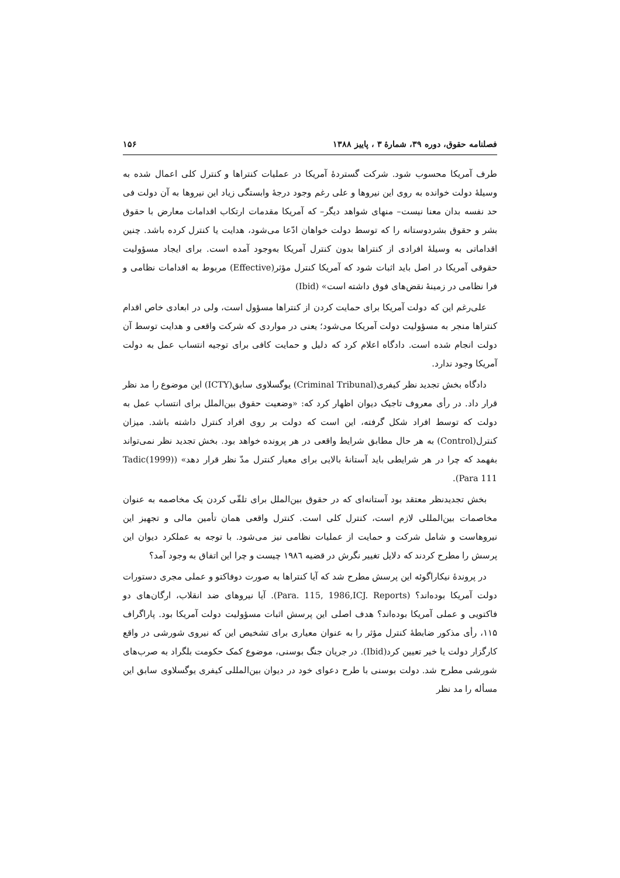فصلنامه حقوق، دوره ۳۹، شمارهٔ ۳ ، پاییز ۱۳۸۸ ۱۵۶
طرف آمریکا محسوب شود. شرکت گستردهٔ آمریکا در عملیات کنتراها و کنترل کلی اعمال شده به وسیلهٔ دولت خوانده به روی این نیروها و علی رغم وجود درجهٔ وابستگی زیاد این نیروها به آن دولت فی حد نفسه بدان معنا نیست– منهای شواهد دیگر– که آمریکا مقدمات ارتکاب اقدامات معارض با حقوق بشر و حقوق بشردوستانه را که توسط دولت خواهان ادّعا می‌شود، هدایت یا کنترل کرده باشد. چنین اقداماتی به وسیلهٔ افرادی از کنتراها بدون کنترل آمریکا به‌وجود آمده است. برای ایجاد مسؤولیت حقوقی آمریکا در اصل باید اثبات شود که آمریکا کنترل مؤثر(Effective) مربوط به اقدامات نظامی و فرا نظامی در زمینهٔ نقض‌های فوق داشته است» (Ibid)
علی‌رغم این که دولت آمریکا برای حمایت کردن از کنتراها مسؤول است، ولی در ابعادی خاص اقدام کنتراها منجر به مسؤولیت دولت آمریکا می‌شود؛ یعنی در مواردی که شرکت واقعی و هدایت توسط آن دولت انجام شده است. دادگاه اعلام کرد که دلیل و حمایت کافی برای توجیه انتساب عمل به دولت آمریکا وجود ندارد.
دادگاه بخش تجدید نظر کیفری(Criminal Tribunal) یوگسلاوی سابق(ICTY) این موضوع را مد نظر قرار داد. در رأی معروف تاجیک دیوان اظهار کرد که: «وضعیت حقوق بین‌الملل برای انتساب عمل به دولت که توسط افراد شکل گرفته، این است که دولت بر روی افراد کنترل داشته باشد. میزان کنترل(Control) به هر حال مطابق شرایط واقعی در هر پرونده خواهد بود. بخش تجدید نظر نمی‌تواند بفهمد که چرا در هر شرایطی باید آستانهٔ بالایی برای معیار کنترل مدّ نظر قرار دهد» (Tadic(1999) Para 111).
بخش تجدیدنظر معتقد بود آستانه‌ای که در حقوق بین‌الملل برای تلقّی کردن یک مخاصمه به عنوان مخاصمات بین‌المللی لازم است، کنترل کلی است. کنترل واقعی همان تأمین مالی و تجهیز این نیروهاست و شامل شرکت و حمایت از عملیات نظامی نیز می‌شود. با توجه به عملکرد دیوان این پرسش را مطرح کردند که دلایل تغییر نگرش در قضیه ۱۹۸٦ چیست و چرا این اتفاق به وجود آمد؟
در پروندهٔ نیکاراگوئه این پرسش مطرح شد که آیا کنتراها به صورت دوفاکتو و عملی مجری دستورات دولت آمریکا بوده‌اند؟ (Para. 115, 1986,ICJ. Reports). آیا نیروهای ضد انقلاب، ارگان‌های دو فاکتویی و عملی آمریکا بوده‌اند؟ هدف اصلی این پرسش اثبات مسؤولیت دولت آمریکا بود. پاراگراف ۱۱۵، رأی مذکور ضابطهٔ کنترل مؤثر را به عنوان معیاری برای تشخیص این که نیروی شورشی در واقع کارگزار دولت یا خیر تعیین کرد(Ibid). در جریان جنگ بوسنی، موضوع کمک حکومت بلگراد به صرب‌های شورشی مطرح شد. دولت بوسنی با طرح دعوای خود در دیوان بین‌المللی کیفری یوگسلاوی سابق این مسأله را مد نظر